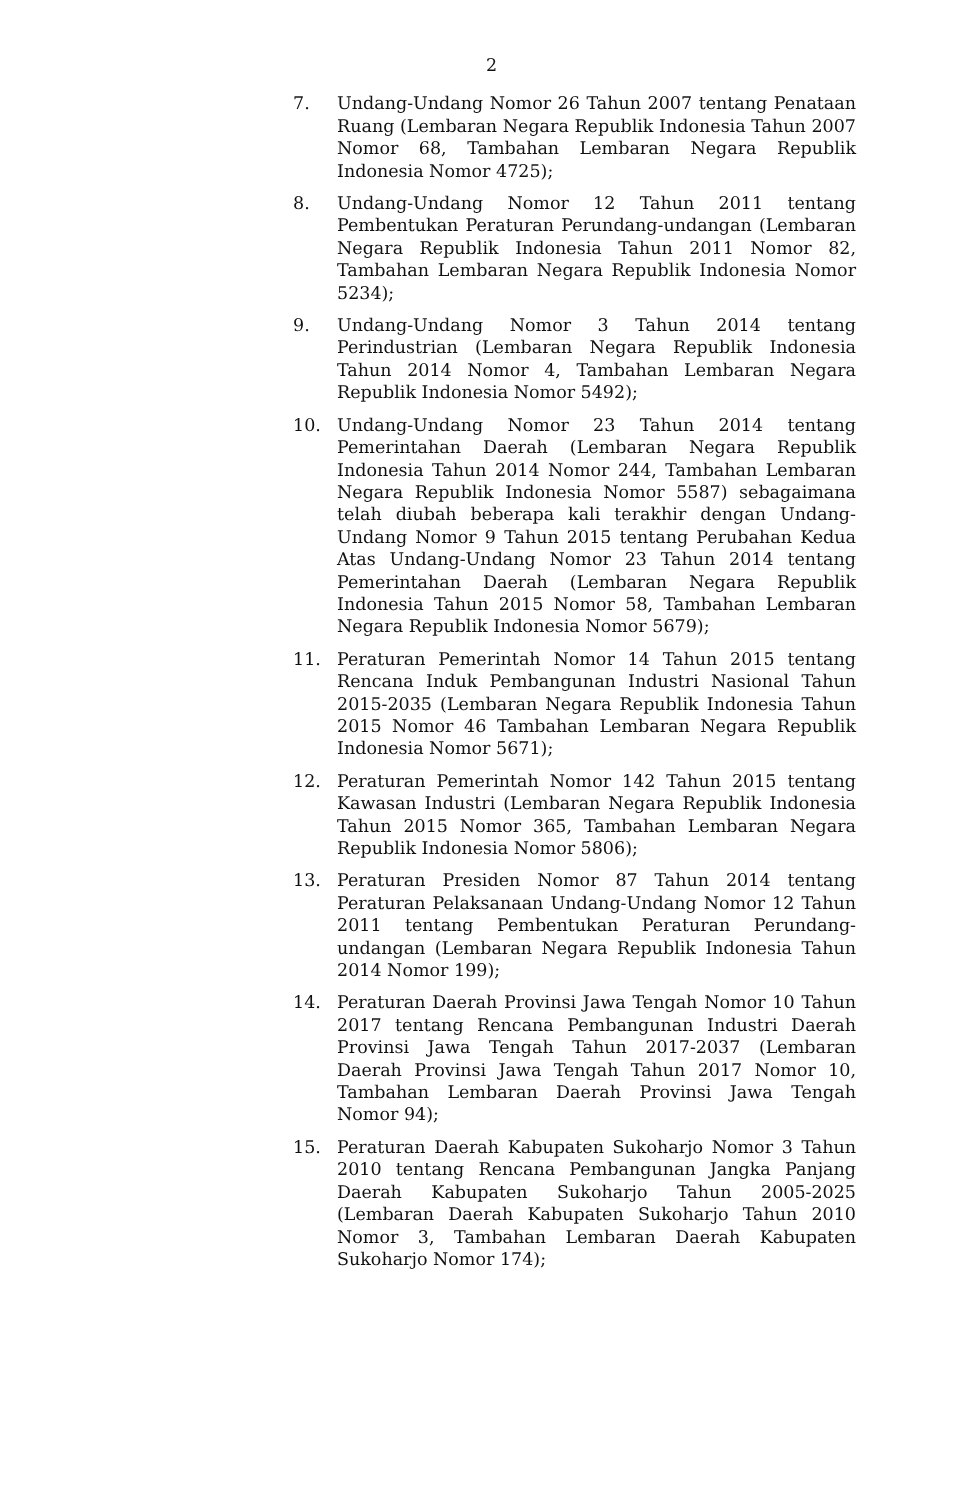2
7. Undang-Undang Nomor 26 Tahun 2007 tentang Penataan Ruang (Lembaran Negara Republik Indonesia Tahun 2007 Nomor 68, Tambahan Lembaran Negara Republik Indonesia Nomor 4725);
8. Undang-Undang Nomor 12 Tahun 2011 tentang Pembentukan Peraturan Perundang-undangan (Lembaran Negara Republik Indonesia Tahun 2011 Nomor 82, Tambahan Lembaran Negara Republik Indonesia Nomor 5234);
9. Undang-Undang Nomor 3 Tahun 2014 tentang Perindustrian (Lembaran Negara Republik Indonesia Tahun 2014 Nomor 4, Tambahan Lembaran Negara Republik Indonesia Nomor 5492);
10. Undang-Undang Nomor 23 Tahun 2014 tentang Pemerintahan Daerah (Lembaran Negara Republik Indonesia Tahun 2014 Nomor 244, Tambahan Lembaran Negara Republik Indonesia Nomor 5587) sebagaimana telah diubah beberapa kali terakhir dengan Undang-Undang Nomor 9 Tahun 2015 tentang Perubahan Kedua Atas Undang-Undang Nomor 23 Tahun 2014 tentang Pemerintahan Daerah (Lembaran Negara Republik Indonesia Tahun 2015 Nomor 58, Tambahan Lembaran Negara Republik Indonesia Nomor 5679);
11. Peraturan Pemerintah Nomor 14 Tahun 2015 tentang Rencana Induk Pembangunan Industri Nasional Tahun 2015-2035 (Lembaran Negara Republik Indonesia Tahun 2015 Nomor 46 Tambahan Lembaran Negara Republik Indonesia Nomor 5671);
12. Peraturan Pemerintah Nomor 142 Tahun 2015 tentang Kawasan Industri (Lembaran Negara Republik Indonesia Tahun 2015 Nomor 365, Tambahan Lembaran Negara Republik Indonesia Nomor 5806);
13. Peraturan Presiden Nomor 87 Tahun 2014 tentang Peraturan Pelaksanaan Undang-Undang Nomor 12 Tahun 2011 tentang Pembentukan Peraturan Perundang-undangan (Lembaran Negara Republik Indonesia Tahun 2014 Nomor 199);
14. Peraturan Daerah Provinsi Jawa Tengah Nomor 10 Tahun 2017 tentang Rencana Pembangunan Industri Daerah Provinsi Jawa Tengah Tahun 2017-2037 (Lembaran Daerah Provinsi Jawa Tengah Tahun 2017 Nomor 10, Tambahan Lembaran Daerah Provinsi Jawa Tengah Nomor 94);
15. Peraturan Daerah Kabupaten Sukoharjo Nomor 3 Tahun 2010 tentang Rencana Pembangunan Jangka Panjang Daerah Kabupaten Sukoharjo Tahun 2005-2025 (Lembaran Daerah Kabupaten Sukoharjo Tahun 2010 Nomor 3, Tambahan Lembaran Daerah Kabupaten Sukoharjo Nomor 174);